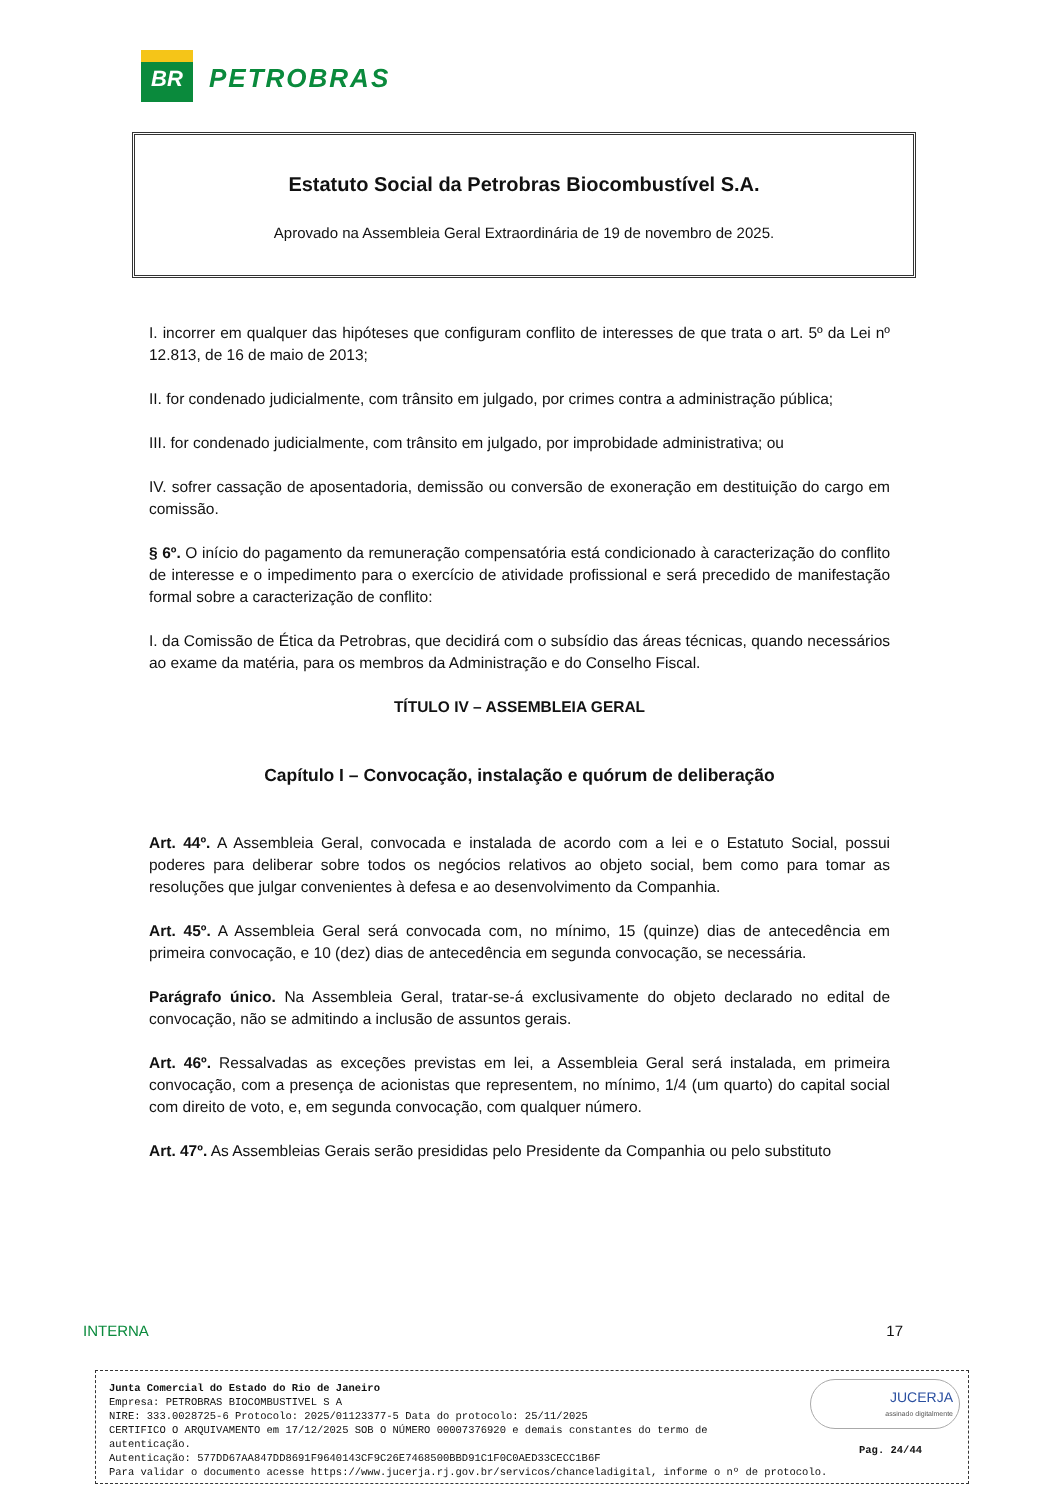BR
PETROBRAS
Estatuto Social da Petrobras Biocombustível S.A.
Aprovado na Assembleia Geral Extraordinária de 19 de novembro de 2025.
I. incorrer em qualquer das hipóteses que configuram conflito de interesses de que trata o art. 5º da Lei nº 12.813, de 16 de maio de 2013;
II. for condenado judicialmente, com trânsito em julgado, por crimes contra a administração pública;
III. for condenado judicialmente, com trânsito em julgado, por improbidade administrativa; ou
IV. sofrer cassação de aposentadoria, demissão ou conversão de exoneração em destituição do cargo em comissão.
§ 6º. O início do pagamento da remuneração compensatória está condicionado à caracterização do conflito de interesse e o impedimento para o exercício de atividade profissional e será precedido de manifestação formal sobre a caracterização de conflito:
I. da Comissão de Ética da Petrobras, que decidirá com o subsídio das áreas técnicas, quando necessários ao exame da matéria, para os membros da Administração e do Conselho Fiscal.
TÍTULO IV – ASSEMBLEIA GERAL
Capítulo I – Convocação, instalação e quórum de deliberação
Art. 44º. A Assembleia Geral, convocada e instalada de acordo com a lei e o Estatuto Social, possui poderes para deliberar sobre todos os negócios relativos ao objeto social, bem como para tomar as resoluções que julgar convenientes à defesa e ao desenvolvimento da Companhia.
Art. 45º. A Assembleia Geral será convocada com, no mínimo, 15 (quinze) dias de antecedência em primeira convocação, e 10 (dez) dias de antecedência em segunda convocação, se necessária.
Parágrafo único. Na Assembleia Geral, tratar-se-á exclusivamente do objeto declarado no edital de convocação, não se admitindo a inclusão de assuntos gerais.
Art. 46º. Ressalvadas as exceções previstas em lei, a Assembleia Geral será instalada, em primeira convocação, com a presença de acionistas que representem, no mínimo, 1/4 (um quarto) do capital social com direito de voto, e, em segunda convocação, com qualquer número.
Art. 47º. As Assembleias Gerais serão presididas pelo Presidente da Companhia ou pelo substituto
INTERNA 17
Junta Comercial do Estado do Rio de Janeiro
Empresa: PETROBRAS BIOCOMBUSTIVEL S A
NIRE: 333.0028725-6 Protocolo: 2025/01123377-5 Data do protocolo: 25/11/2025
CERTIFICO O ARQUIVAMENTO em 17/12/2025 SOB O NÚMERO 00007376920 e demais constantes do termo de
autenticação.
Autenticação: 577DD67AA847DD8691F9640143CF9C26E7468500BBD91C1F0C0AED33CECC1B6F
Para validar o documento acesse https://www.jucerja.rj.gov.br/servicos/chanceladigital, informe o nº de protocolo.
JUCERJA
assinado digitalmente
Pag. 24/44